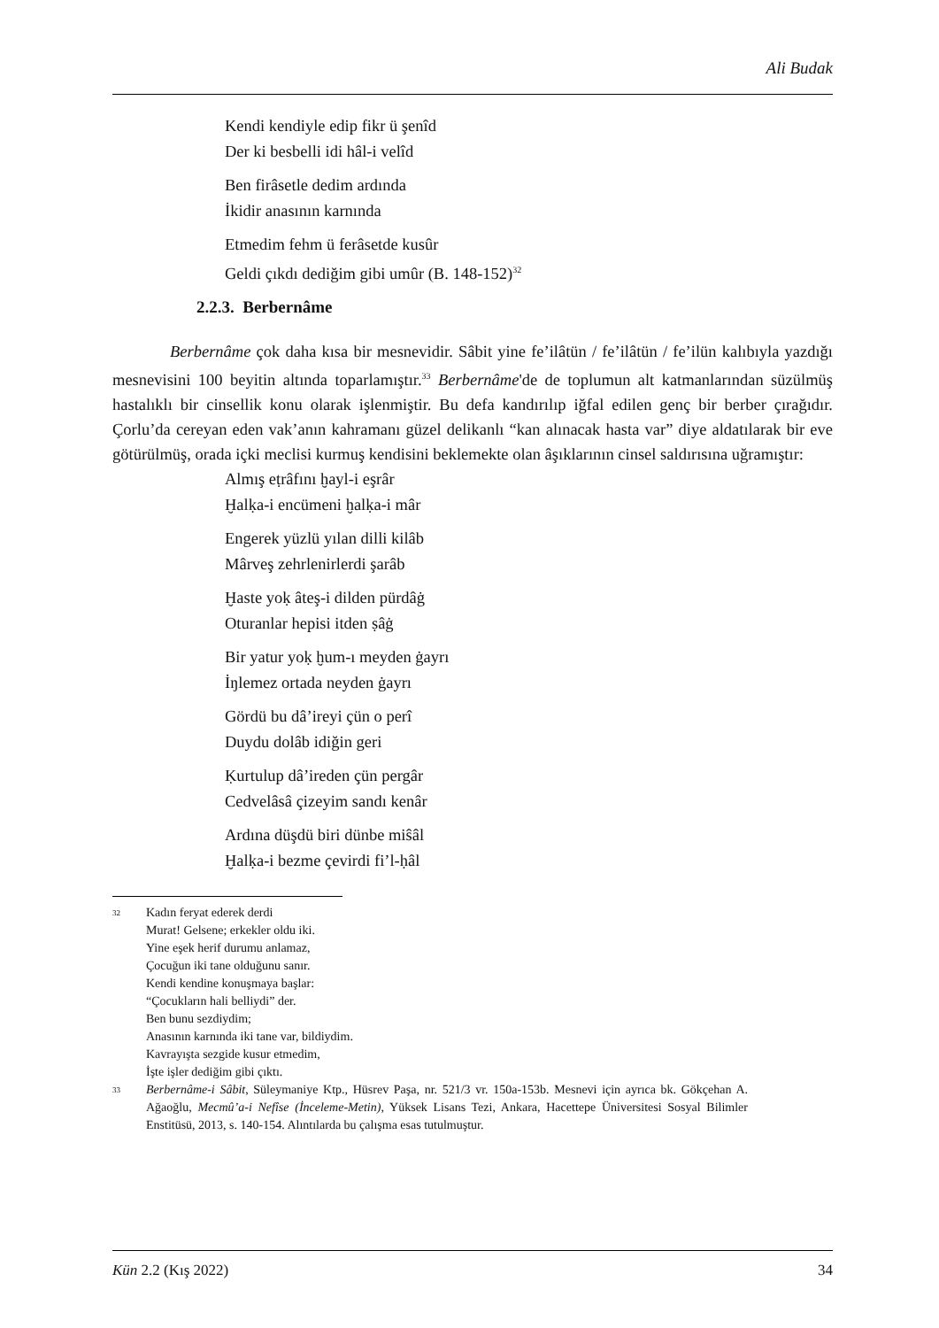Ali Budak
Kendi kendiyle edip fikr ü şenîd
Der ki besbelli idi hâl-i velîd
Ben firâsetle dedim ardında
İkidir anasının karnında
Etmedim fehm ü ferâsetde kusûr
Geldi çıkdı dediğim gibi umûr (B. 148-152)<sup>32</sup>
2.2.3. Berbernâme
Berbernâme çok daha kısa bir mesnevidir. Sâbit yine fe’ilâtün / fe’ilâtün / fe’ilün kalıbıyla yazdığı mesnevisini 100 beyitin altında toparlamıştır.<sup>33</sup> Berbernâme'de de toplumun alt katmanlarından süzülmüş hastalıklı bir cinsellik konu olarak işlenmiştir. Bu defa kandırılıp iğfal edilen genç bir berber çırağıdır. Çorlu’da cereyan eden vak’anın kahramanı güzel delikanlı “kan alınacak hasta var” diye aldatılarak bir eve götürülmüş, orada içki meclisi kurmuş kendisini beklemekte olan âşıklarının cinsel saldırısına uğramıştır:
Almış eṭrâfını ḫayl-i eşrâr
Ḫalḳa-i encümeni ḫalḳa-i mâr
Engerek yüzlü yılan dilli kilâb
Mârveş zehrlenirlerdi şarâb
Ḫaste yoḳ âteş-i dilden pürdâġ
Oturanlar hepisi itden ṣâġ
Bir yatur yoḳ ḫum-ı meyden ġayrı
İŋlemez ortada neyden ġayrı
Gördü bu dâ’ireyi çün o perî
Duydu dolâb idiğin geri
Ḳurtulup dâ’ireden çün pergâr
Cedvelâsâ çizeyim sandı kenâr
Ardına düşdü biri dünbe miŝâl
Ḫalḳa-i bezme çevirdi fi’l-ḥâl
32 Kadın feryat ederek derdi
Murat! Gelsene; erkekler oldu iki.
Yine eşek herif durumu anlamaz,
Çocuğun iki tane olduğunu sanır.
Kendi kendine konuşmaya başlar:
“Çocukların hali belliydi” der.
Ben bunu sezdiydim;
Anasının karnında iki tane var, bildiydim.
Kavrayışta sezgide kusur etmedim,
İşte işler dediğim gibi çıktı.
33 Berbernâme-i Sâbit, Süleymaniye Ktp., Hüsrev Paşa, nr. 521/3 vr. 150a-153b. Mesnevi için ayrıca bk. Gökçehan A. Ağaoğlu, Mecmû’a-i Nefîse (İnceleme-Metin), Yüksek Lisans Tezi, Ankara, Hacettepe Üniversitesi Sosyal Bilimler Enstitüsü, 2013, s. 140-154. Alıntılarda bu çalışma esas tutulmuştur.
Kün 2.2 (Kış 2022) 34